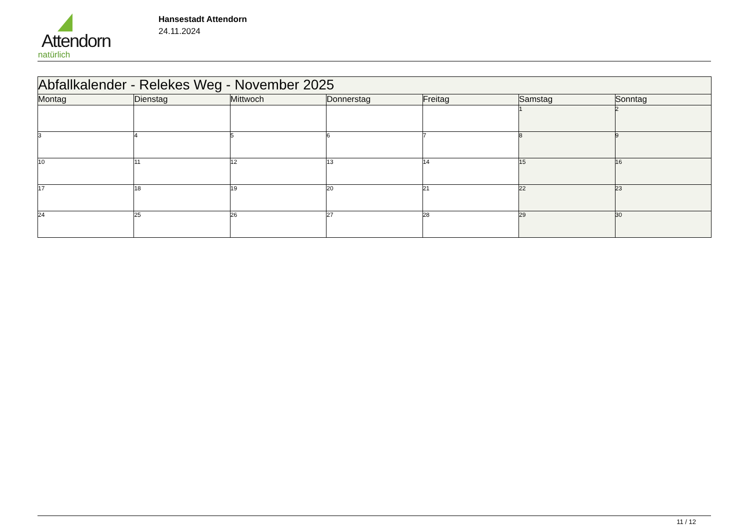Attendorn
natürlich
Hansestadt Attendorn
24.11.2024
| Abfallkalender - Relekes Weg - November 2025 | | | | | | |
| Montag | Dienstag | Mittwoch | Donnerstag | Freitag | Samstag | Sonntag |
| | | | | | 1 | 2 |
| 3 | 4 | 5 | 6 | 7 | 8 | 9 |
| 10 | 11 | 12 | 13 | 14 | 15 | 16 |
| 17 | 18 | 19 | 20 | 21 | 22 | 23 |
| 24 | 25 | 26 | 27 | 28 | 29 | 30 |
11 / 12